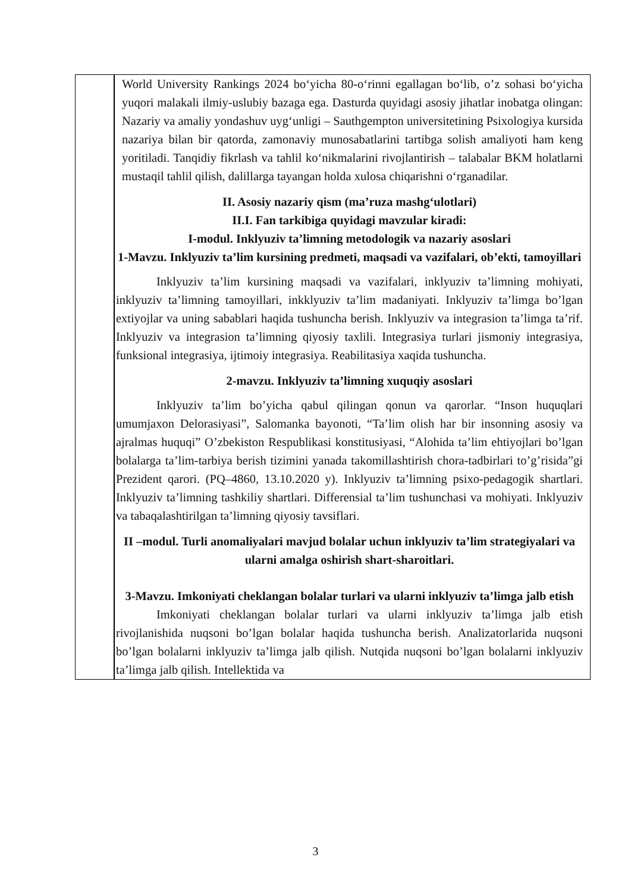| | World University Rankings 2024 bo‘yicha 80-o‘rinni egallagan bo‘lib, o’z sohasi bo‘yicha yuqori malakali ilmiy-uslubiy bazaga ega. Dasturda quyidagi asosiy jihatlar inobatga olingan: Nazariy va amaliy yondashuv uyg‘unligi – Sauthgempton universitetining Psixologiya kursida nazariya bilan bir qatorda, zamonaviy munosabatlarini tartibga solish amaliyoti ham keng yoritiladi. Tanqidiy fikrlash va tahlil ko‘nikmalarini rivojlantirish – talabalar BKM holatlarni mustaqil tahlil qilish, dalillarga tayangan holda xulosa chiqarishni o‘rganadilar. II. Asosiy nazariy qism (ma’ruza mashg‘ulotlari) II.I. Fan tarkibiga quyidagi mavzular kiradi: I-modul. Inklyuziv ta’limning metodologik va nazariy asoslari 1-Mavzu. Inklyuziv ta’lim kursining predmeti, maqsadi va vazifalari, ob’ekti, tamoyillari Inklyuziv ta’lim kursining maqsadi va vazifalari, inklyuziv ta’limning mohiyati, inklyuziv ta’limning tamoyillari, inkklyuziv ta’lim madaniyati. Inklyuziv ta’limga bo’lgan extiyojlar va uning sabablari haqida tushuncha berish. Inklyuziv va integrasion ta’limga ta’rif. Inklyuziv va integrasion ta’limning qiyosiy taxlili. Integrasiya turlari jismoniy integrasiya, funksional integrasiya, ijtimoiy integrasiya. Reabilitasiya xaqida tushuncha. 2-mavzu. Inklyuziv ta’limning xuquqiy asoslari Inklyuziv ta’lim bo’yicha qabul qilingan qonun va qarorlar. “Inson huquqlari umumjaxon Delorasiyasi”, Salomanka bayonoti, “Ta’lim olish har bir insonning asosiy va ajralmas huquqi” O’zbekiston Respublikasi konstitusiyasi, “Alohida ta’lim ehtiyojlari bo’lgan bolalarga ta’lim-tarbiya berish tizimini yanada takomillashtirish chora-tadbirlari to’g’risida”gi Prezident qarori. (PQ–4860, 13.10.2020 y). Inklyuziv ta’limning psixo-pedagogik shartlari. Inklyuziv ta’limning tashkiliy shartlari. Differensial ta’lim tushunchasi va mohiyati. Inklyuziv va tabaqalashtirilgan ta’limning qiyosiy tavsiflari. II –modul. Turli anomaliyalari mavjud bolalar uchun inklyuziv ta’lim strategiyalari va ularni amalga oshirish shart-sharoitlari. 3-Mavzu. Imkoniyati cheklangan bolalar turlari va ularni inklyuziv ta’limga jalb etish Imkoniyati cheklangan bolalar turlari va ularni inklyuziv ta’limga jalb etish rivojlanishida nuqsoni bo’lgan bolalar haqida tushuncha berish. Analizatorlarida nuqsoni bo’lgan bolalarni inklyuziv ta’limga jalb qilish. Nutqida nuqsoni bo’lgan bolalarni inklyuziv ta’limga jalb qilish. Intellektida va |
3